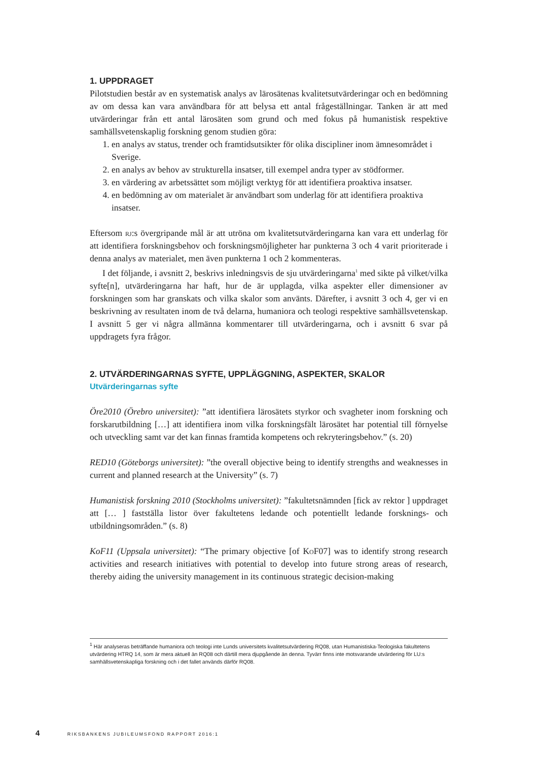1. UPPDRAGET
Pilotstudien består av en systematisk analys av lärosätenas kvalitetsutvärderingar och en bedömning av om dessa kan vara användbara för att belysa ett antal frågeställningar. Tanken är att med utvärderingar från ett antal lärosäten som grund och med fokus på humanistisk respektive samhällsvetenskaplig forskning genom studien göra:
1. en analys av status, trender och framtidsutsikter för olika discipliner inom ämnesområdet i Sverige.
2. en analys av behov av strukturella insatser, till exempel andra typer av stödformer.
3. en värdering av arbetssättet som möjligt verktyg för att identifiera proaktiva insatser.
4. en bedömning av om materialet är användbart som underlag för att identifiera proaktiva insatser.
Eftersom rj:s övergripande mål är att utröna om kvalitetsutvärderingarna kan vara ett underlag för att identifiera forskningsbehov och forskningsmöjligheter har punkterna 3 och 4 varit prioriterade i denna analys av materialet, men även punkterna 1 och 2 kommenteras.
I det följande, i avsnitt 2, beskrivs inledningsvis de sju utvärderingarna<sup>1</sup> med sikte på vilket/vilka syfte[n], utvärderingarna har haft, hur de är upplagda, vilka aspekter eller dimensioner av forskningen som har granskats och vilka skalor som använts. Därefter, i avsnitt 3 och 4, ger vi en beskrivning av resultaten inom de två delarna, humaniora och teologi respektive samhällsvetenskap. I avsnitt 5 ger vi några allmänna kommentarer till utvärderingarna, och i avsnitt 6 svar på uppdragets fyra frågor.
2. UTVÄRDERINGARNAS SYFTE, UPPLÄGGNING, ASPEKTER, SKALOR
Utvärderingarnas syfte
Öre2010 (Örebro universitet): ”att identifiera lärosätets styrkor och svagheter inom forskning och forskarutbildning […] att identifiera inom vilka forskningsfält lärosätet har potential till förnyelse och utveckling samt var det kan finnas framtida kompetens och rekryteringsbehov.” (s. 20)
RED10 (Göteborgs universitet): ”the overall objective being to identify strengths and weaknesses in current and planned research at the University” (s. 7)
Humanistisk forskning 2010 (Stockholms universitet): ”fakultetsnämnden [fick av rektor ] uppdraget att [… ] fastställa listor över fakultetens ledande och potentiellt ledande forsknings- och utbildningsområden.” (s. 8)
KoF11 (Uppsala universitet): “The primary objective [of KoF07] was to identify strong research activities and research initiatives with potential to develop into future strong areas of research, thereby aiding the university management in its continuous strategic decision-making
<sup>1</sup> Här analyseras beträffande humaniora och teologi inte Lunds universitets kvalitetsutvärdering RQ08, utan Humanistiska-Teologiska fakultetens utvärdering HTRQ 14, som är mera aktuell än RQ08 och därtill mera djupgående än denna. Tyvärr finns inte motsvarande utvärdering för LU:s samhällsvetenskapliga forskning och i det fallet används därför RQ08.
4 RIKSBANKENS JUBILEUMSFOND RAPPORT 2016:1